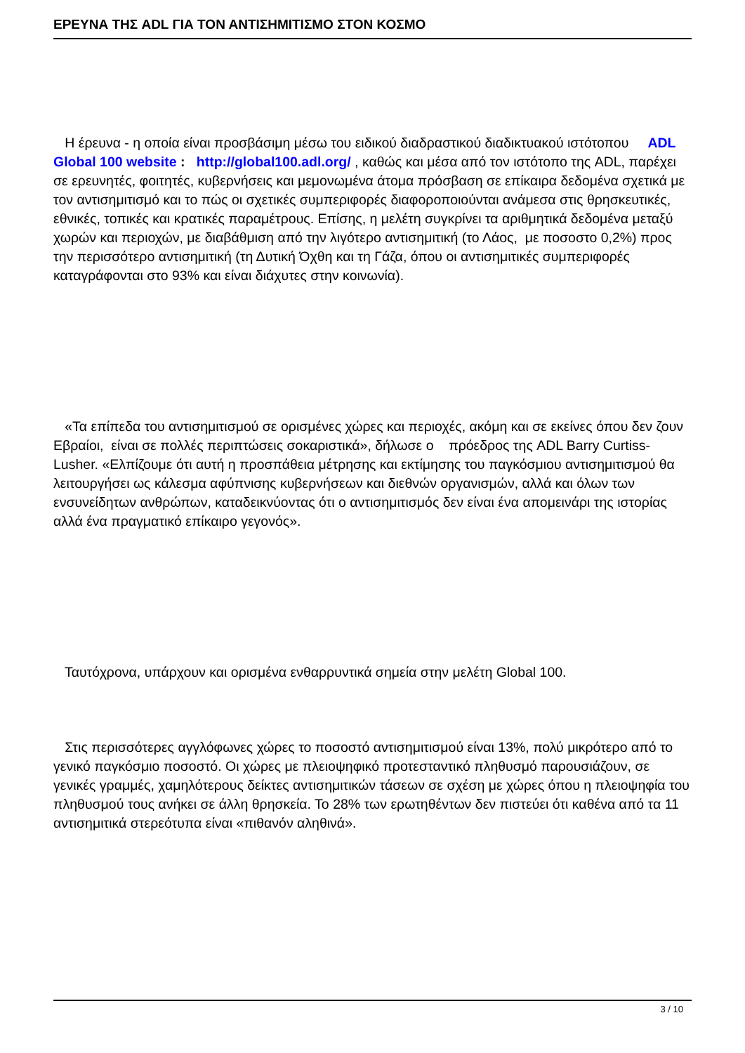ΕΡΕΥΝΑ ΤΗΣ ADL ΓΙΑ ΤΟΝ ΑΝΤΙΣΗΜΙΤΙΣΜΟ ΣΤΟΝ ΚΟΣΜΟ
Η έρευνα - η οποία είναι προσβάσιμη μέσω του ειδικού διαδραστικού διαδικτυακού ιστότοπου ADL Global 100 website : http://global100.adl.org/ , καθώς και μέσα από τον ιστότοπο της ADL, παρέχει σε ερευνητές, φοιτητές, κυβερνήσεις και μεμονωμένα άτομα πρόσβαση σε επίκαιρα δεδομένα σχετικά με τον αντισημιτισμό και το πώς οι σχετικές συμπεριφορές διαφοροποιούνται ανάμεσα στις θρησκευτικές, εθνικές, τοπικές και κρατικές παραμέτρους. Επίσης, η μελέτη συγκρίνει τα αριθμητικά δεδομένα μεταξύ χωρών και περιοχών, με διαβάθμιση από την λιγότερο αντισημιτική (το Λάος, με ποσοστο 0,2%) προς την περισσότερο αντισημιτική (τη Δυτική Όχθη και τη Γάζα, όπου οι αντισημιτικές συμπεριφορές καταγράφονται στο 93% και είναι διάχυτες στην κοινωνία).
«Τα επίπεδα του αντισημιτισμού σε ορισμένες χώρες και περιοχές, ακόμη και σε εκείνες όπου δεν ζουν Εβραίοι, είναι σε πολλές περιπτώσεις σοκαριστικά», δήλωσε ο πρόεδρος της ADL Barry Curtiss-Lusher. «Ελπίζουμε ότι αυτή η προσπάθεια μέτρησης και εκτίμησης του παγκόσμιου αντισημιτισμού θα λειτουργήσει ως κάλεσμα αφύπνισης κυβερνήσεων και διεθνών οργανισμών, αλλά και όλων των ενσυνείδητων ανθρώπων, καταδεικνύοντας ότι ο αντισημιτισμός δεν είναι ένα απομεινάρι της ιστορίας αλλά ένα πραγματικό επίκαιρο γεγονός».
Ταυτόχρονα, υπάρχουν και ορισμένα ενθαρρυντικά σημεία στην μελέτη Global 100.
Στις περισσότερες αγγλόφωνες χώρες το ποσοστό αντισημιτισμού είναι 13%, πολύ μικρότερο από το γενικό παγκόσμιο ποσοστό. Οι χώρες με πλειοψηφικό προτεσταντικό πληθυσμό παρουσιάζουν, σε γενικές γραμμές, χαμηλότερους δείκτες αντισημιτικών τάσεων σε σχέση με χώρες όπου η πλειοψηφία του πληθυσμού τους ανήκει σε άλλη θρησκεία. Το 28% των ερωτηθέντων δεν πιστεύει ότι καθένα από τα 11 αντισημιτικά στερεότυπα είναι «πιθανόν αληθινά».
3 / 10